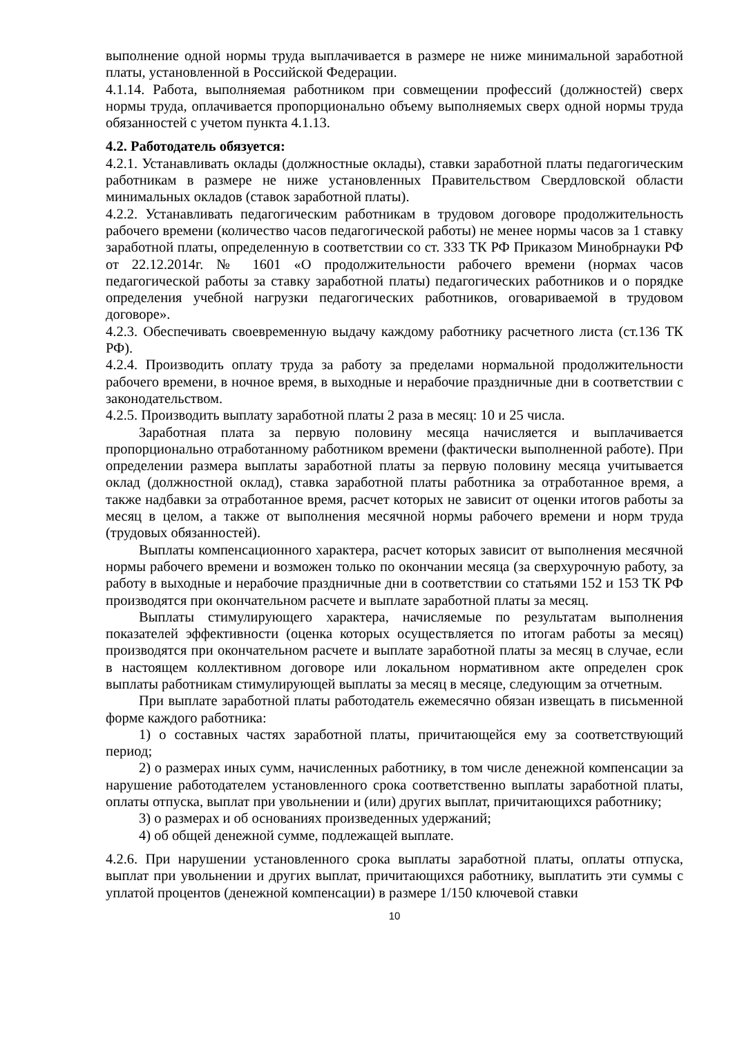выполнение одной нормы труда выплачивается в размере не ниже минимальной заработной платы, установленной в Российской Федерации.
4.1.14. Работа, выполняемая работником при совмещении профессий (должностей) сверх нормы труда, оплачивается пропорционально объему выполняемых сверх одной нормы труда обязанностей с учетом пункта 4.1.13.
4.2. Работодатель обязуется:
4.2.1. Устанавливать оклады (должностные оклады), ставки заработной платы педагогическим работникам в размере не ниже установленных Правительством Свердловской области минимальных окладов (ставок заработной платы).
4.2.2. Устанавливать педагогическим работникам в трудовом договоре продолжительность рабочего времени (количество часов педагогической работы) не менее нормы часов за 1 ставку заработной платы, определенную в соответствии со ст. 333 ТК РФ Приказом Минобрнауки РФ от 22.12.2014г. № 1601 «О продолжительности рабочего времени (нормах часов педагогической работы за ставку заработной платы) педагогических работников и о порядке определения учебной нагрузки педагогических работников, оговариваемой в трудовом договоре».
4.2.3. Обеспечивать своевременную выдачу каждому работнику расчетного листа (ст.136 ТК РФ).
4.2.4. Производить оплату труда за работу за пределами нормальной продолжительности рабочего времени, в ночное время, в выходные и нерабочие праздничные дни в соответствии с законодательством.
4.2.5. Производить выплату заработной платы 2 раза в месяц: 10 и 25 числа.
Заработная плата за первую половину месяца начисляется и выплачивается пропорционально отработанному работником времени (фактически выполненной работе). При определении размера выплаты заработной платы за первую половину месяца учитывается оклад (должностной оклад), ставка заработной платы работника за отработанное время, а также надбавки за отработанное время, расчет которых не зависит от оценки итогов работы за месяц в целом, а также от выполнения месячной нормы рабочего времени и норм труда (трудовых обязанностей).
Выплаты компенсационного характера, расчет которых зависит от выполнения месячной нормы рабочего времени и возможен только по окончании месяца (за сверхурочную работу, за работу в выходные и нерабочие праздничные дни в соответствии со статьями 152 и 153 ТК РФ производятся при окончательном расчете и выплате заработной платы за месяц.
Выплаты стимулирующего характера, начисляемые по результатам выполнения показателей эффективности (оценка которых осуществляется по итогам работы за месяц) производятся при окончательном расчете и выплате заработной платы за месяц в случае, если в настоящем коллективном договоре или локальном нормативном акте определен срок выплаты работникам стимулирующей выплаты за месяц в месяце, следующим за отчетным.
При выплате заработной платы работодатель ежемесячно обязан извещать в письменной форме каждого работника:
1) о составных частях заработной платы, причитающейся ему за соответствующий период;
2) о размерах иных сумм, начисленных работнику, в том числе денежной компенсации за нарушение работодателем установленного срока соответственно выплаты заработной платы, оплаты отпуска, выплат при увольнении и (или) других выплат, причитающихся работнику;
3) о размерах и об основаниях произведенных удержаний;
4) об общей денежной сумме, подлежащей выплате.
4.2.6. При нарушении установленного срока выплаты заработной платы, оплаты отпуска, выплат при увольнении и других выплат, причитающихся работнику, выплатить эти суммы с уплатой процентов (денежной компенсации) в размере 1/150 ключевой ставки
10